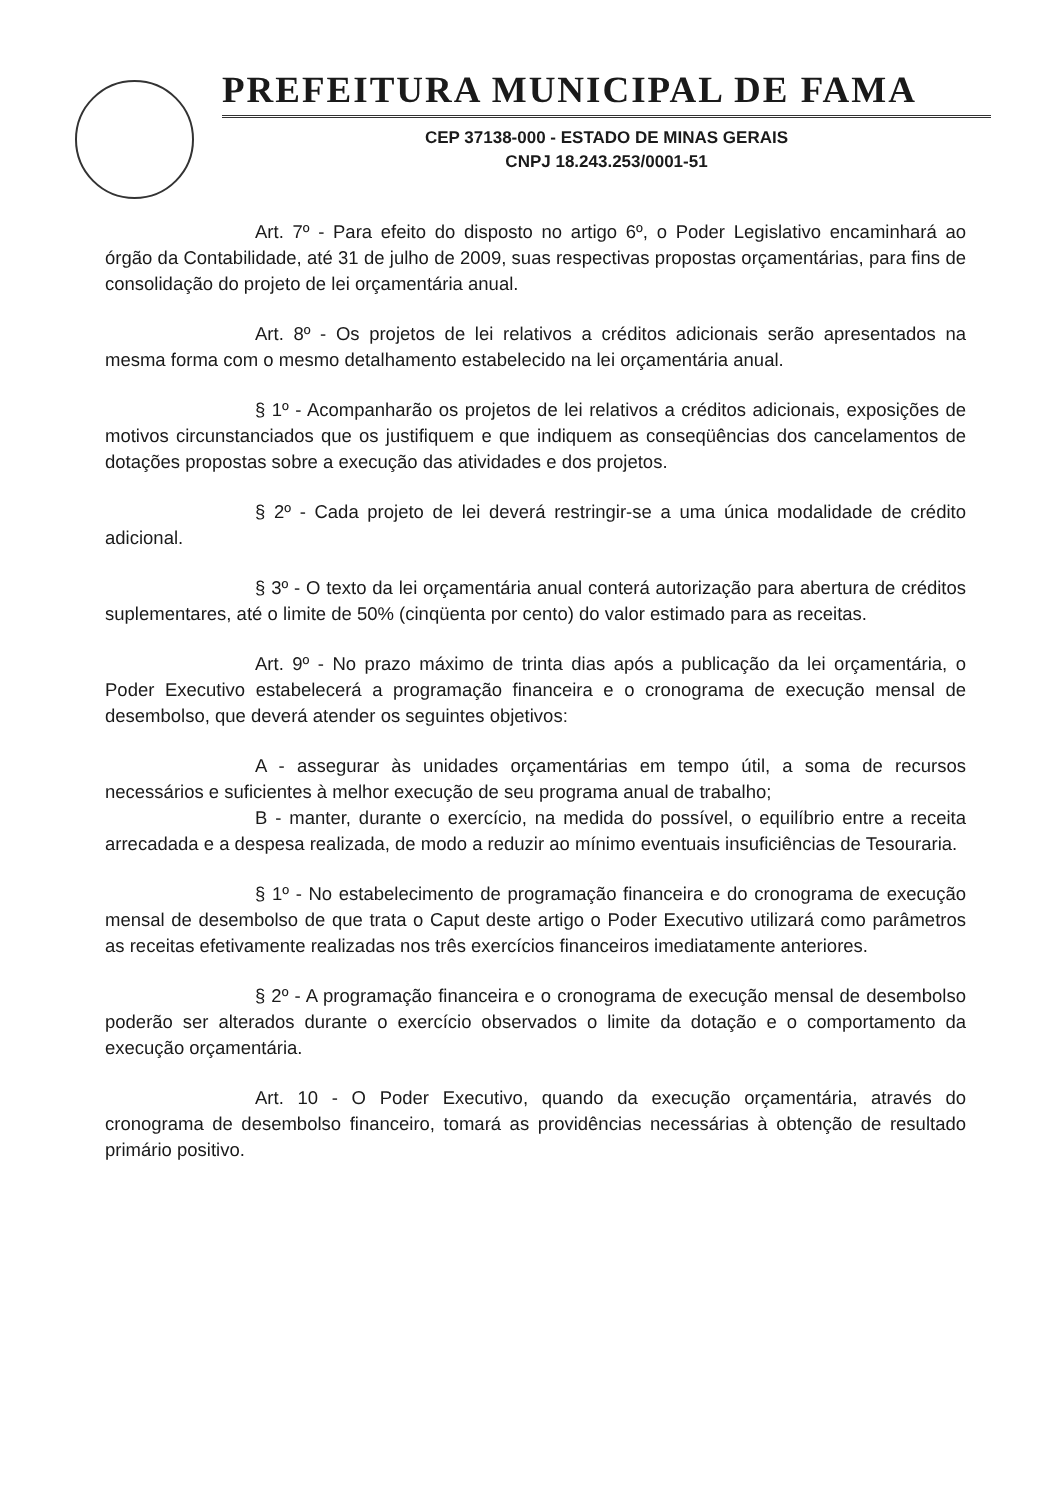PREFEITURA MUNICIPAL DE FAMA
CEP 37138-000 - ESTADO DE MINAS GERAIS
CNPJ 18.243.253/0001-51
Art. 7º - Para efeito do disposto no artigo 6º, o Poder Legislativo encaminhará ao órgão da Contabilidade, até 31 de julho de 2009, suas respectivas propostas orçamentárias, para fins de consolidação do projeto de lei orçamentária anual.
Art. 8º - Os projetos de lei relativos a créditos adicionais serão apresentados na mesma forma com o mesmo detalhamento estabelecido na lei orçamentária anual.
§ 1º - Acompanharão os projetos de lei relativos a créditos adicionais, exposições de motivos circunstanciados que os justifiquem e que indiquem as conseqüências dos cancelamentos de dotações propostas sobre a execução das atividades e dos projetos.
§ 2º - Cada projeto de lei deverá restringir-se a uma única modalidade de crédito adicional.
§ 3º - O texto da lei orçamentária anual conterá autorização para abertura de créditos suplementares, até o limite de 50% (cinqüenta por cento) do valor estimado para as receitas.
Art. 9º - No prazo máximo de trinta dias após a publicação da lei orçamentária, o Poder Executivo estabelecerá a programação financeira e o cronograma de execução mensal de desembolso, que deverá atender os seguintes objetivos:
A - assegurar às unidades orçamentárias em tempo útil, a soma de recursos necessários e suficientes à melhor execução de seu programa anual de trabalho;
B - manter, durante o exercício, na medida do possível, o equilíbrio entre a receita arrecadada e a despesa realizada, de modo a reduzir ao mínimo eventuais insuficiências de Tesouraria.
§ 1º - No estabelecimento de programação financeira e do cronograma de execução mensal de desembolso de que trata o Caput deste artigo o Poder Executivo utilizará como parâmetros as receitas efetivamente realizadas nos três exercícios financeiros imediatamente anteriores.
§ 2º - A programação financeira e o cronograma de execução mensal de desembolso poderão ser alterados durante o exercício observados o limite da dotação e o comportamento da execução orçamentária.
Art. 10 - O Poder Executivo, quando da execução orçamentária, através do cronograma de desembolso financeiro, tomará as providências necessárias à obtenção de resultado primário positivo.